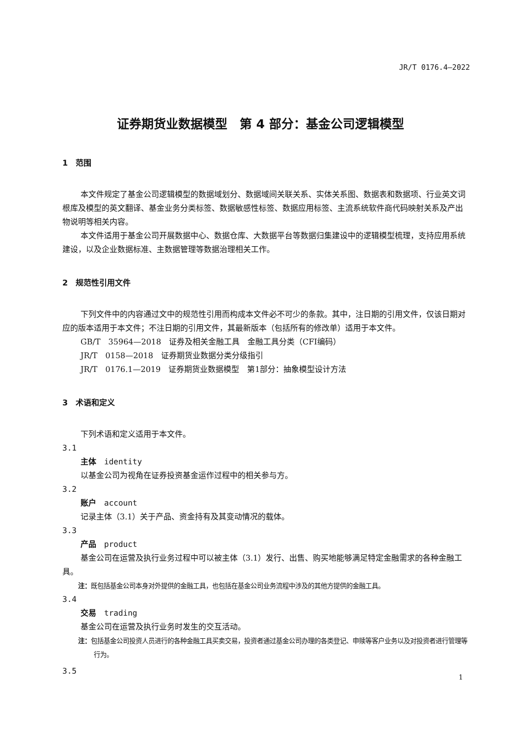JR/T 0176.4—2022
证券期货业数据模型　第 4 部分：基金公司逻辑模型
1　范围
本文件规定了基金公司逻辑模型的数据域划分、数据域间关联关系、实体关系图、数据表和数据项、行业英文词根库及模型的英文翻译、基金业务分类标签、数据敏感性标签、数据应用标签、主流系统软件商代码映射关系及产出物说明等相关内容。
本文件适用于基金公司开展数据中心、数据仓库、大数据平台等数据归集建设中的逻辑模型梳理，支持应用系统建设，以及企业数据标准、主数据管理等数据治理相关工作。
2　规范性引用文件
下列文件中的内容通过文中的规范性引用而构成本文件必不可少的条款。其中，注日期的引用文件，仅该日期对应的版本适用于本文件；不注日期的引用文件，其最新版本（包括所有的修改单）适用于本文件。
GB/T　35964—2018　证券及相关金融工具　金融工具分类（CFI编码）
JR/T　0158—2018　证券期货业数据分类分级指引
JR/T　0176.1—2019　证券期货业数据模型　第1部分：抽象模型设计方法
3　术语和定义
下列术语和定义适用于本文件。
3.1
主体　identity
以基金公司为视角在证券投资基金运作过程中的相关参与方。
3.2
账户　account
记录主体（3.1）关于产品、资金持有及其变动情况的载体。
3.3
产品　product
基金公司在运营及执行业务过程中可以被主体（3.1）发行、出售、购买地能够满足特定金融需求的各种金融工具。
注：既包括基金公司本身对外提供的金融工具，也包括在基金公司业务流程中涉及的其他方提供的金融工具。
3.4
交易　trading
基金公司在运营及执行业务时发生的交互活动。
注：包括基金公司投资人员进行的各种金融工具买卖交易，投资者通过基金公司办理的各类登记、申赎等客户业务以及对投资者进行管理等行为。
3.5
1